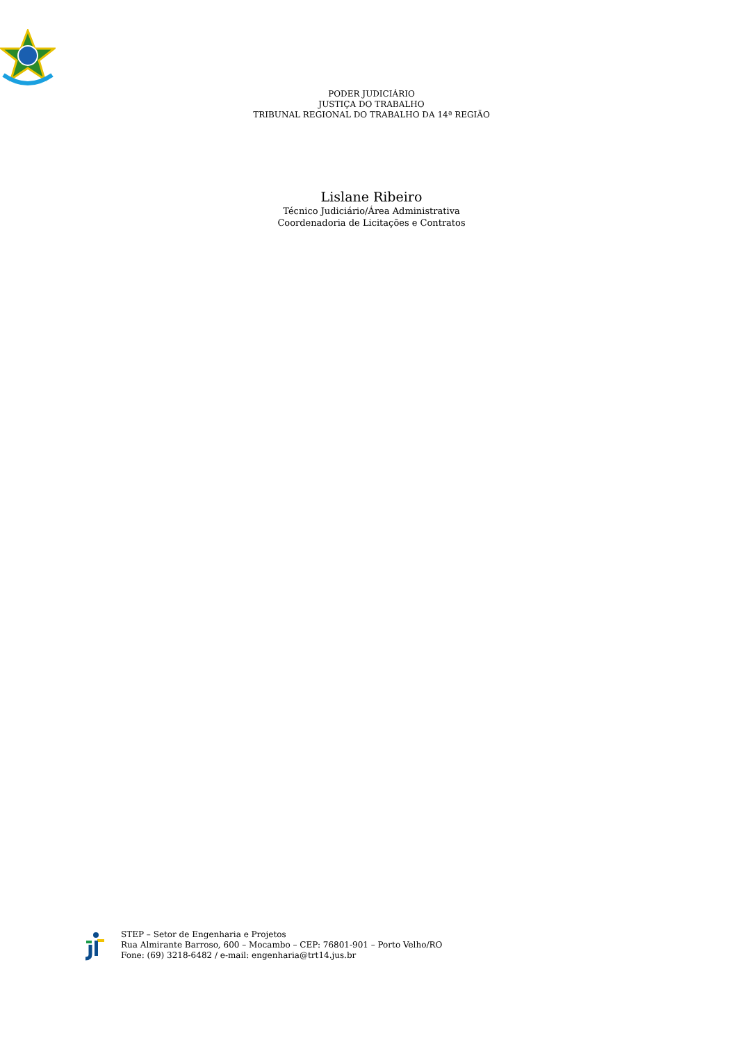PODER JUDICIÁRIO
JUSTIÇA DO TRABALHO
TRIBUNAL REGIONAL DO TRABALHO DA 14ª REGIÃO
Lislane Ribeiro
Técnico Judiciário/Área Administrativa
Coordenadoria de Licitações e Contratos
STEP – Setor de Engenharia e Projetos
Rua Almirante Barroso, 600 – Mocambo – CEP: 76801-901 – Porto Velho/RO
Fone: (69) 3218-6482 / e-mail: engenharia@trt14.jus.br